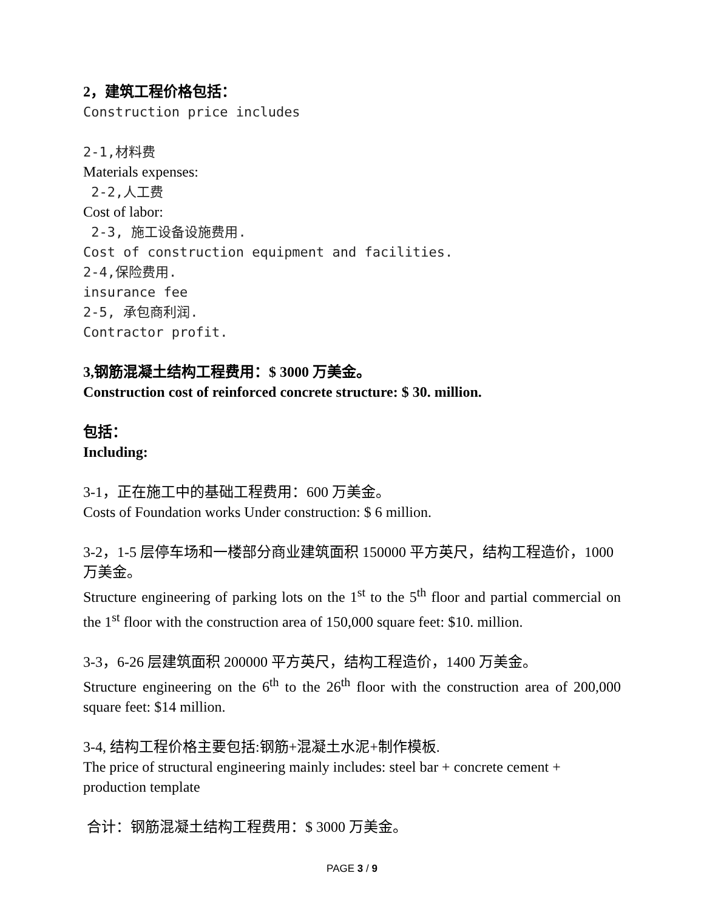2，建筑工程价格包括：
Construction price includes
2-1,材料费
Materials expenses:
2-2,人工费
Cost of labor:
2-3, 施工设备设施费用.
Cost of construction equipment and facilities.
2-4,保险费用.
insurance fee
2-5, 承包商利润.
Contractor profit.
3,钢筋混凝土结构工程费用：$ 3000 万美金。
Construction cost of reinforced concrete structure: $ 30. million.
包括：
Including:
3-1，正在施工中的基础工程费用：600 万美金。
Costs of Foundation works Under construction: $ 6 million.
3-2，1-5 层停车场和一楼部分商业建筑面积 150000 平方英尺，结构工程造价，1000 万美金。
Structure engineering of parking lots on the 1<sup>st</sup> to the 5<sup>th</sup> floor and partial commercial on the 1<sup>st</sup> floor with the construction area of 150,000 square feet: $10. million.
3-3，6-26 层建筑面积 200000 平方英尺，结构工程造价，1400 万美金。
Structure engineering on the 6<sup>th</sup> to the 26<sup>th</sup> floor with the construction area of 200,000 square feet: $14 million.
3-4, 结构工程价格主要包括:钢筋+混凝土水泥+制作模板.
The price of structural engineering mainly includes: steel bar + concrete cement + production template
合计：钢筋混凝土结构工程费用：$ 3000 万美金。
PAGE 3 / 9